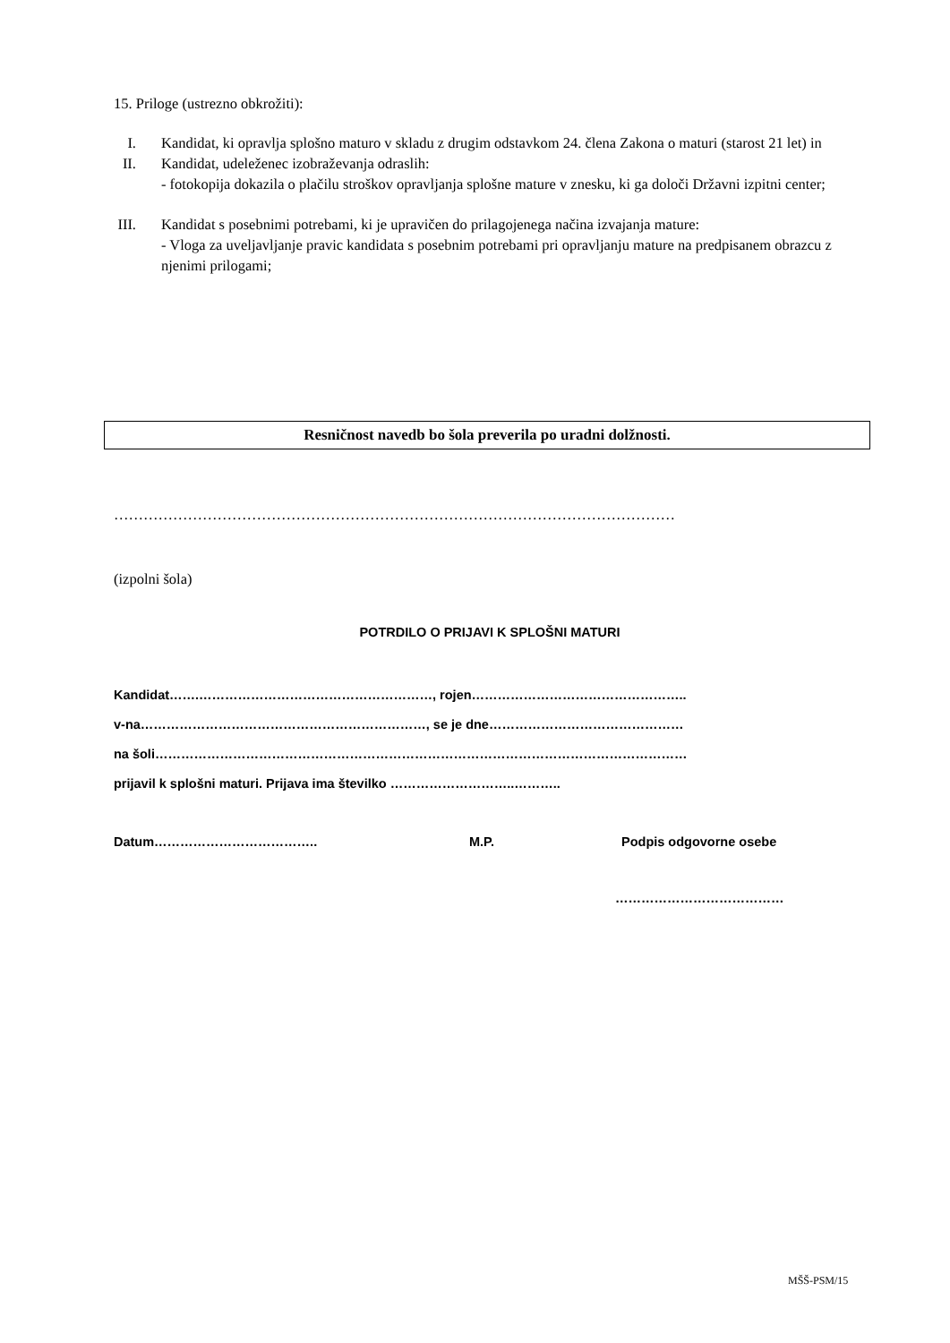15. Priloge (ustrezno obkrožiti):
I. Kandidat, ki opravlja splošno maturo v skladu z drugim odstavkom 24. člena Zakona o maturi (starost 21 let) in
II. Kandidat, udeleženec izobraževanja odraslih:
- fotokopija dokazila o plačilu stroškov opravljanja splošne mature v znesku, ki ga določi Državni izpitni center;
III. Kandidat s posebnimi potrebami, ki je upravičen do prilagojenega načina izvajanja mature:
- Vloga za uveljavljanje pravic kandidata s posebnim potrebami pri opravljanju mature na predpisanem obrazcu z njenimi prilogami;
Resničnost navedb bo šola preverila po uradni dolžnosti.
……………………………………………………………………………………………………
(izpolni šola)
POTRDILO O PRIJAVI K SPLOŠNI MATURI
Kandidat…….………………………………………………, rojen…………………………………………..
v-na…………………………………………………………, se je dne………………………………………
na šoli……………………………………………………………………………………………………………
prijavil k splošni maturi. Prijava ima številko ………………………..………..
Datum……………………………….. M.P. Podpis odgovorne osebe
…………………………………
MŠŠ-PSM/15